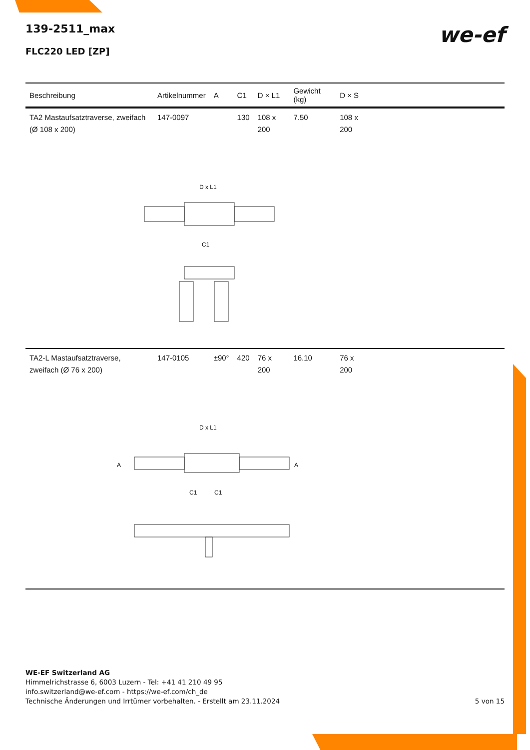139-2511_max
FLC220 LED [ZP]
we-ef
| Beschreibung | Artikelnummer | A | C1 | D × L1 | Gewicht (kg) | D × S | |
| --- | --- | --- | --- | --- | --- | --- | --- |
| TA2 Mastaufsatztraverse, zweifach (Ø 108 x 200) | 147-0097 | | 130 | 108 x 200 | 7.50 | 108 x 200 | |
| D x L1 C1 | | | | | | | |
| TA2-L Mastaufsatztraverse, zweifach (Ø 76 x 200) | 147-0105 | ±90° | 420 | 76 x 200 | 16.10 | 76 x 200 | |
| D x L1 A A C1 C1 | | | | | | | |
WE-EF Switzerland AG
Himmelrichstrasse 6, 6003 Luzern - Tel: +41 41 210 49 95
info.switzerland@we-ef.com - https://we-ef.com/ch_de
Technische Änderungen und Irrtümer vorbehalten. - Erstellt am 23.11.2024 5 von 15